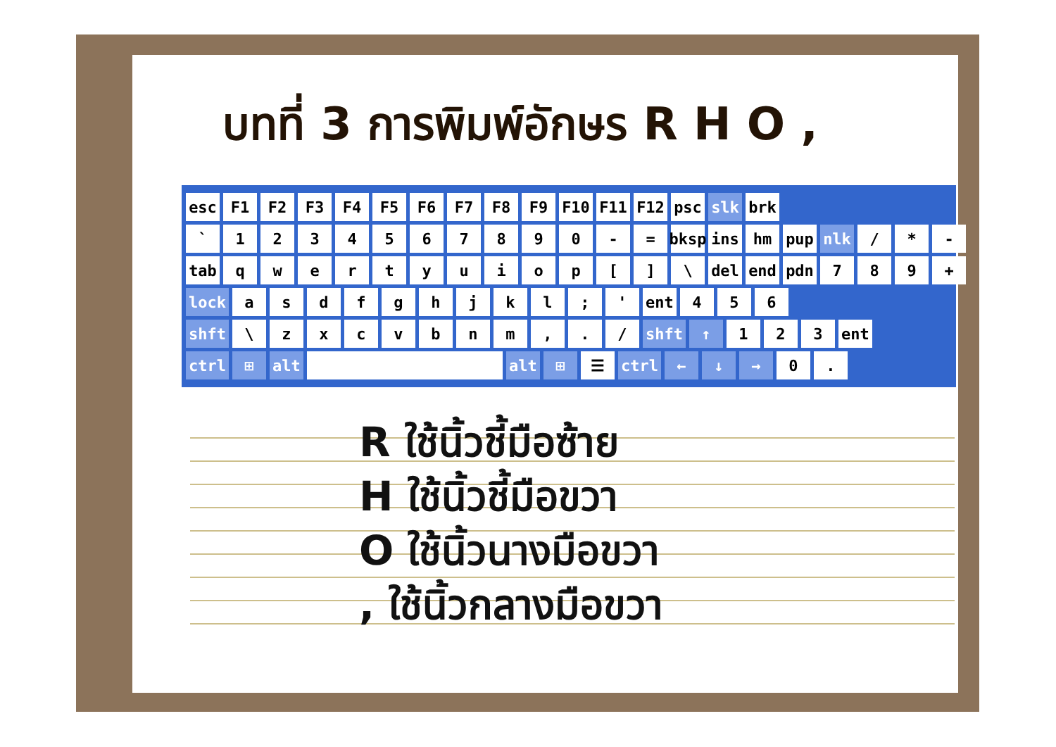บทที่ 3 การพิมพ์อักษร R H O ,
esc F1 F2 F3 F4 F5 F6 F7 F8 F9 F10 F11 F12 psc slk brk
` 1234567890 - = bksp ins hm pup nlk / * -
tab qwertyuiop [] \ del end pdn 789 +
lock asdfghjkl; ' ent 456
shft \ zxcvbnm,. / shft ↑ 123 ent
ctrl ⊞ alt alt ⊞ ☰ ctrl ← ↓ → 0.
R ใช้นิ้วชี้มือซ้าย
H ใช้นิ้วชี้มือขวา
O ใช้นิ้วนางมือขวา
, ใช้นิ้วกลางมือขวา